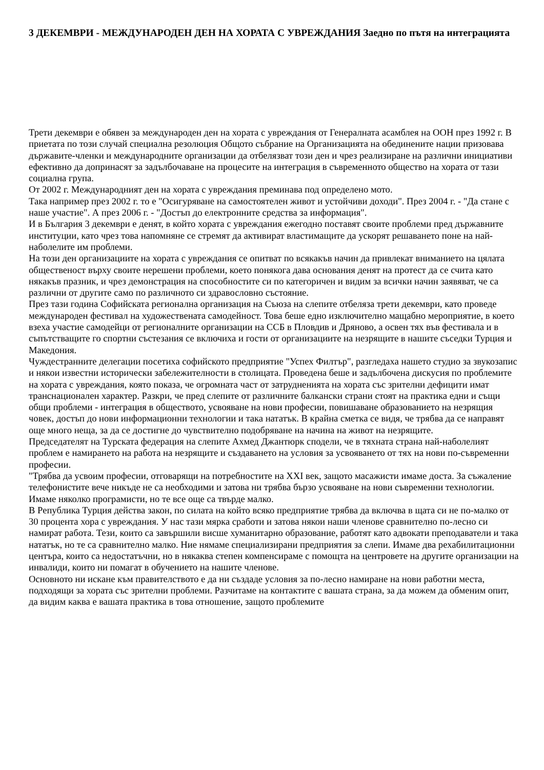3 ДЕКЕМВРИ - МЕЖДУНАРОДЕН ДЕН НА ХОРАТА С УВРЕЖДАНИЯ Заедно по пътя на интеграцията
Трети декември е обявен за международен ден на хората с увреждания от Генералната асамблея на ООН през 1992 г. В приетата по този случай специална резолюция Общото събрание на Организацията на обединените нации призовава държавите-членки и международните организации да отбелязват този ден и чрез реализиране на различни инициативи ефективно да допринасят за задълбочаване на процесите на интеграция в съвременното общество на хората от тази социална група.
От 2002 г. Международният ден на хората с увреждания преминава под определено мото.
Така например през 2002 г. то е "Осигуряване на самостоятелен живот и устойчиви доходи". През 2004 г. - "Да стане с наше участие". А през 2006 г. - "Достъп до електронните средства за информация".
И в България 3 декември е денят, в който хората с увреждания ежегодно поставят своите проблеми пред държавните институции, като чрез това напомняне се стремят да активират властимащите да ускорят решаването поне на най-наболелите им проблеми.
На този ден организациите на хората с увреждания се опитват по всякакъв начин да привлекат вниманието на цялата общественост върху своите нерешени проблеми, което понякога дава основания денят на протест да се счита като някакъв празник, и чрез демонстрация на способностите си по категоричен и видим за всички начин заявяват, че са различни от другите само по различното си здравословно състояние.
През тази година Софийската регионална организация на Съюза на слепите отбеляза трети декември, като проведе международен фестивал на художествената самодейност. Това беше едно изключително мащабно мероприятие, в което взеха участие самодейци от регионалните организации на ССБ в Пловдив и Дряново, а освен тях във фестивала и в съпътстващите го спортни състезания се включиха и гости от организациите на незрящите в нашите съседки Турция и Македония.
Чуждестранните делегации посетиха софийското предприятие "Успех Филтър", разгледаха нашето студио за звукозапис и някои известни исторически забележителности в столицата. Проведена беше и задълбочена дискусия по проблемите на хората с увреждания, която показа, че огромната част от затрудненията на хората със зрителни дефицити имат транснационален характер. Разкри, че пред слепите от различните балкански страни стоят на практика едни и същи общи проблеми - интеграция в обществото, усвояване на нови професии, повишаване образованието на незрящия човек, достъп до нови информационни технологии и така нататък. В крайна сметка се видя, че трябва да се направят още много неща, за да се достигне до чувствително подобряване на начина на живот на незрящите.
Председателят на Турската федерация на слепите Ахмед Джантюрк сподели, че в тяхната страна най-наболелият проблем е намирането на работа на незрящите и създаването на условия за усвояването от тях на нови по-съвременни професии.
"Трябва да усвоим професии, отговарящи на потребностите на XXI век, защото масажисти имаме доста. За съжаление телефонистите вече никъде не са необходими и затова ни трябва бързо усвояване на нови съвременни технологии. Имаме няколко програмисти, но те все още са твърде малко.
В Република Турция действа закон, по силата на който всяко предприятие трябва да включва в щата си не по-малко от 30 процента хора с увреждания. У нас тази мярка сработи и затова някои наши членове сравнително по-лесно си намират работа. Тези, които са завършили висше хуманитарно образование, работят като адвокати преподаватели и така нататък, но те са сравнително малко. Ние нямаме специализирани предприятия за слепи. Имаме два рехабилитационни центъра, които са недостатъчни, но в някаква степен компенсираме с помощта на центровете на другите организации на инвалиди, които ни помагат в обучението на нашите членове.
Основното ни искане към правителството е да ни създаде условия за по-лесно намиране на нови работни места, подходящи за хората със зрителни проблеми. Разчитаме на контактите с вашата страна, за да можем да обменим опит, да видим каква е вашата практика в това отношение, защото проблемите